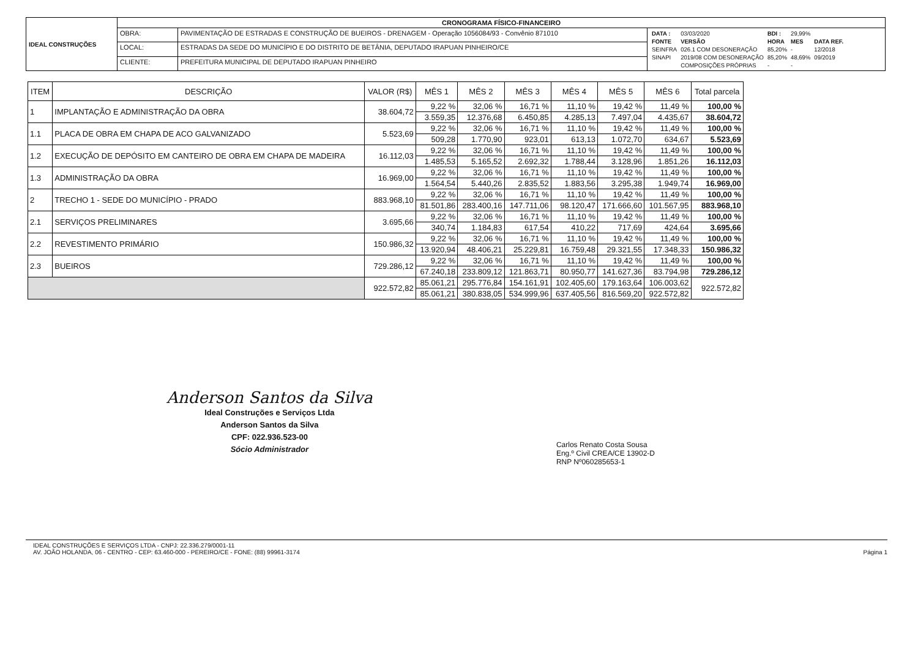| IDEAL CONSTRUÇÕES | CRONOGRAMA FÍSICO-FINANCEIRO | | |
| | OBRA: | PAVIMENTAÇÃO DE ESTRADAS E CONSTRUÇÃO DE BUEIROS - DRENAGEM - Operação 1056084/93 - Convênio 871010 | / DATA : / 03/03/2020 / BDI : / 29,99% / / / FONTE / VERSÃO / HORA / MES / DATA REF. / / SEINFRA / 026.1 COM DESONERAÇÃO / 85,20% / - / 12/2018 / / SINAPI / 2019/08 COM DESONERAÇÃO / 85,20% / 48,69% / 09/2019 / / / COMPOSIÇÕES PRÓPRIAS / - / - / / |
| | LOCAL: | ESTRADAS DA SEDE DO MUNICÍPIO E DO DISTRITO DE BETÂNIA, DEPUTADO IRAPUAN PINHEIRO/CE | |
| | CLIENTE: | PREFEITURA MUNICIPAL DE DEPUTADO IRAPUAN PINHEIRO | |
| ITEM | DESCRIÇÃO | VALOR (R$) | MÊS 1 | MÊS 2 | MÊS 3 | MÊS 4 | MÊS 5 | MÊS 6 | Total parcela |
| --- | --- | --- | --- | --- | --- | --- | --- | --- | --- |
| 1 | IMPLANTAÇÃO E ADMINISTRAÇÃO DA OBRA | 38.604,72 | 9,22 % | 32,06 % | 16,71 % | 11,10 % | 19,42 % | 11,49 % | 100,00 % |
| | | | 3.559,35 | 12.376,68 | 6.450,85 | 4.285,13 | 7.497,04 | 4.435,67 | 38.604,72 |
| 1.1 | PLACA DE OBRA EM CHAPA DE ACO GALVANIZADO | 5.523,69 | 9,22 % | 32,06 % | 16,71 % | 11,10 % | 19,42 % | 11,49 % | 100,00 % |
| | | | 509,28 | 1.770,90 | 923,01 | 613,13 | 1.072,70 | 634,67 | 5.523,69 |
| 1.2 | EXECUÇÃO DE DEPÓSITO EM CANTEIRO DE OBRA EM CHAPA DE MADEIRA | 16.112,03 | 9,22 % | 32,06 % | 16,71 % | 11,10 % | 19,42 % | 11,49 % | 100,00 % |
| | | | 1.485,53 | 5.165,52 | 2.692,32 | 1.788,44 | 3.128,96 | 1.851,26 | 16.112,03 |
| 1.3 | ADMINISTRAÇÃO DA OBRA | 16.969,00 | 9,22 % | 32,06 % | 16,71 % | 11,10 % | 19,42 % | 11,49 % | 100,00 % |
| | | | 1.564,54 | 5.440,26 | 2.835,52 | 1.883,56 | 3.295,38 | 1.949,74 | 16.969,00 |
| 2 | TRECHO 1 - SEDE DO MUNICÍPIO - PRADO | 883.968,10 | 9,22 % | 32,06 % | 16,71 % | 11,10 % | 19,42 % | 11,49 % | 100,00 % |
| | | | 81.501,86 | 283.400,16 | 147.711,06 | 98.120,47 | 171.666,60 | 101.567,95 | 883.968,10 |
| 2.1 | SERVIÇOS PRELIMINARES | 3.695,66 | 9,22 % | 32,06 % | 16,71 % | 11,10 % | 19,42 % | 11,49 % | 100,00 % |
| | | | 340,74 | 1.184,83 | 617,54 | 410,22 | 717,69 | 424,64 | 3.695,66 |
| 2.2 | REVESTIMENTO PRIMÁRIO | 150.986,32 | 9,22 % | 32,06 % | 16,71 % | 11,10 % | 19,42 % | 11,49 % | 100,00 % |
| | | | 13.920,94 | 48.406,21 | 25.229,81 | 16.759,48 | 29.321,55 | 17.348,33 | 150.986,32 |
| 2.3 | BUEIROS | 729.286,12 | 9,22 % | 32,06 % | 16,71 % | 11,10 % | 19,42 % | 11,49 % | 100,00 % |
| | | | 67.240,18 | 233.809,12 | 121.863,71 | 80.950,77 | 141.627,36 | 83.794,98 | 729.286,12 |
| | | 922.572,82 | 85.061,21 | 295.776,84 | 154.161,91 | 102.405,60 | 179.163,64 | 106.003,62 | 922.572,82 |
| | | | 85.061,21 | 380.838,05 | 534.999,96 | 637.405,56 | 816.569,20 | 922.572,82 | |
Anderson Santos da Silva
Ideal Construções e Serviços Ltda
Anderson Santos da Silva
CPF: 022.936.523-00
Sócio Administrador
Carlos Renato Costa Sousa
Eng.º Civil CREA/CE 13902-D
RNP Nº060285653-1
IDEAL CONSTRUÇÕES E SERVIÇOS LTDA - CNPJ: 22.336.279/0001-11
AV. JOÃO HOLANDA, 06 - CENTRO - CEP: 63.460-000 - PEREIRO/CE - FONE: (88) 99961-3174 Página 1